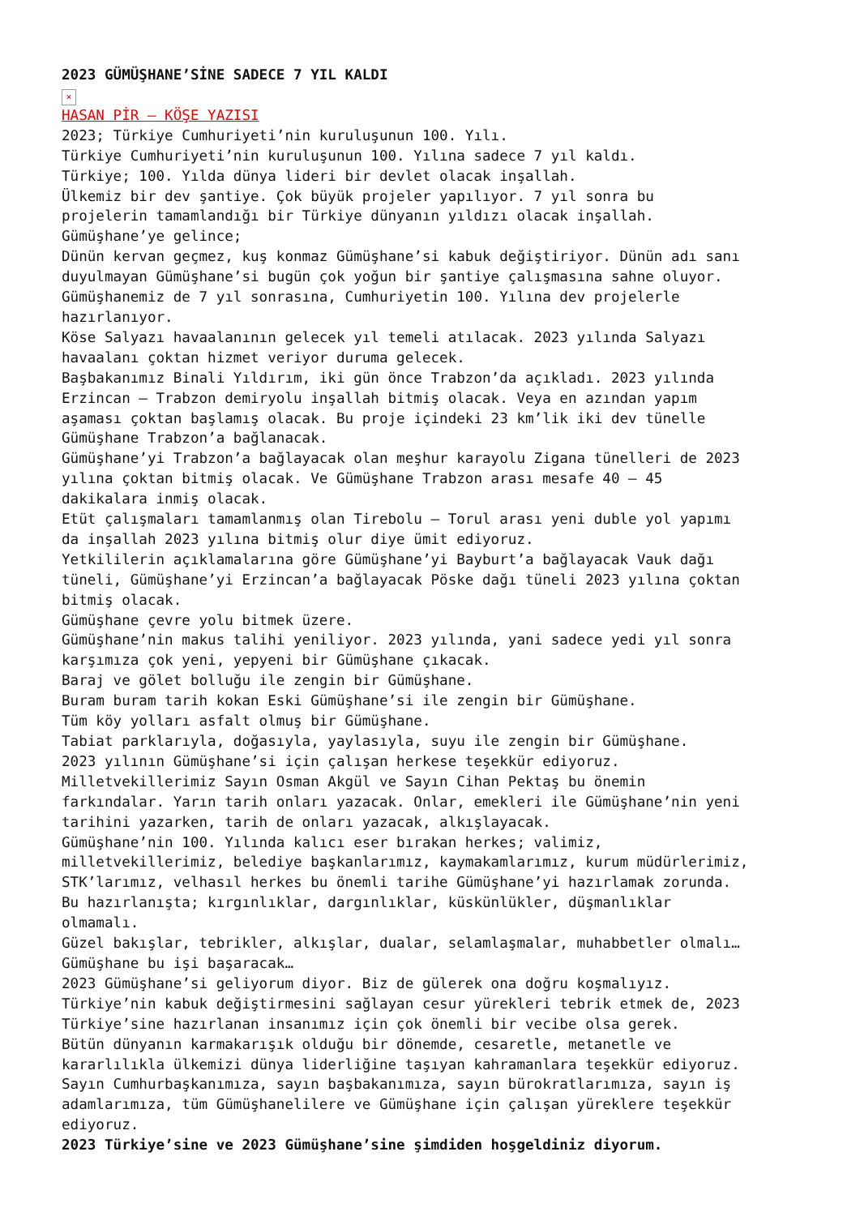2023 GÜMÜŞHANE’SİNE SADECE 7 YIL KALDI
×
HASAN PİR – KÖŞE YAZISI
2023; Türkiye Cumhuriyeti’nin kuruluşunun 100. Yılı.
Türkiye Cumhuriyeti’nin kuruluşunun 100. Yılına sadece 7 yıl kaldı.
Türkiye; 100. Yılda dünya lideri bir devlet olacak inşallah.
Ülkemiz bir dev şantiye. Çok büyük projeler yapılıyor. 7 yıl sonra bu
projelerin tamamlandığı bir Türkiye dünyanın yıldızı olacak inşallah.
Gümüşhane’ye gelince;
Dünün kervan geçmez, kuş konmaz Gümüşhane’si kabuk değiştiriyor. Dünün adı sanı
duyulmayan Gümüşhane’si bugün çok yoğun bir şantiye çalışmasına sahne oluyor.
Gümüşhanemiz de 7 yıl sonrasına, Cumhuriyetin 100. Yılına dev projelerle
hazırlanıyor.
Köse Salyazı havaalanının gelecek yıl temeli atılacak. 2023 yılında Salyazı
havaalanı çoktan hizmet veriyor duruma gelecek.
Başbakanımız Binali Yıldırım, iki gün önce Trabzon’da açıkladı. 2023 yılında
Erzincan – Trabzon demiryolu inşallah bitmiş olacak. Veya en azından yapım
aşaması çoktan başlamış olacak. Bu proje içindeki 23 km’lik iki dev tünelle
Gümüşhane Trabzon’a bağlanacak.
Gümüşhane’yi Trabzon’a bağlayacak olan meşhur karayolu Zigana tünelleri de 2023
yılına çoktan bitmiş olacak. Ve Gümüşhane Trabzon arası mesafe 40 – 45
dakikalara inmiş olacak.
Etüt çalışmaları tamamlanmış olan Tirebolu – Torul arası yeni duble yol yapımı
da inşallah 2023 yılına bitmiş olur diye ümit ediyoruz.
Yetkililerin açıklamalarına göre Gümüşhane’yi Bayburt’a bağlayacak Vauk dağı
tüneli, Gümüşhane’yi Erzincan’a bağlayacak Pöske dağı tüneli 2023 yılına çoktan
bitmiş olacak.
Gümüşhane çevre yolu bitmek üzere.
Gümüşhane’nin makus talihi yeniliyor. 2023 yılında, yani sadece yedi yıl sonra
karşımıza çok yeni, yepyeni bir Gümüşhane çıkacak.
Baraj ve gölet bolluğu ile zengin bir Gümüşhane.
Buram buram tarih kokan Eski Gümüşhane’si ile zengin bir Gümüşhane.
Tüm köy yolları asfalt olmuş bir Gümüşhane.
Tabiat parklarıyla, doğasıyla, yaylasıyla, suyu ile zengin bir Gümüşhane.
2023 yılının Gümüşhane’si için çalışan herkese teşekkür ediyoruz.
Milletvekillerimiz Sayın Osman Akgül ve Sayın Cihan Pektaş bu önemin
farkındalar. Yarın tarih onları yazacak. Onlar, emekleri ile Gümüşhane’nin yeni
tarihini yazarken, tarih de onları yazacak, alkışlayacak.
Gümüşhane’nin 100. Yılında kalıcı eser bırakan herkes; valimiz,
milletvekillerimiz, belediye başkanlarımız, kaymakamlarımız, kurum müdürlerimiz,
STK’larımız, velhasıl herkes bu önemli tarihe Gümüşhane’yi hazırlamak zorunda.
Bu hazırlanışta; kırgınlıklar, dargınlıklar, küskünlükler, düşmanlıklar
olmamalı.
Güzel bakışlar, tebrikler, alkışlar, dualar, selamlaşmalar, muhabbetler olmalı…
Gümüşhane bu işi başaracak…
2023 Gümüşhane’si geliyorum diyor. Biz de gülerek ona doğru koşmalıyız.
Türkiye’nin kabuk değiştirmesini sağlayan cesur yürekleri tebrik etmek de, 2023
Türkiye’sine hazırlanan insanımız için çok önemli bir vecibe olsa gerek.
Bütün dünyanın karmakarışık olduğu bir dönemde, cesaretle, metanetle ve
kararlılıkla ülkemizi dünya liderliğine taşıyan kahramanlara teşekkür ediyoruz.
Sayın Cumhurbaşkanımıza, sayın başbakanımıza, sayın bürokratlarımıza, sayın iş
adamlarımıza, tüm Gümüşhanelilere ve Gümüşhane için çalışan yüreklere teşekkür
ediyoruz.
2023 Türkiye’sine ve 2023 Gümüşhane’sine şimdiden hoşgeldiniz diyorum.